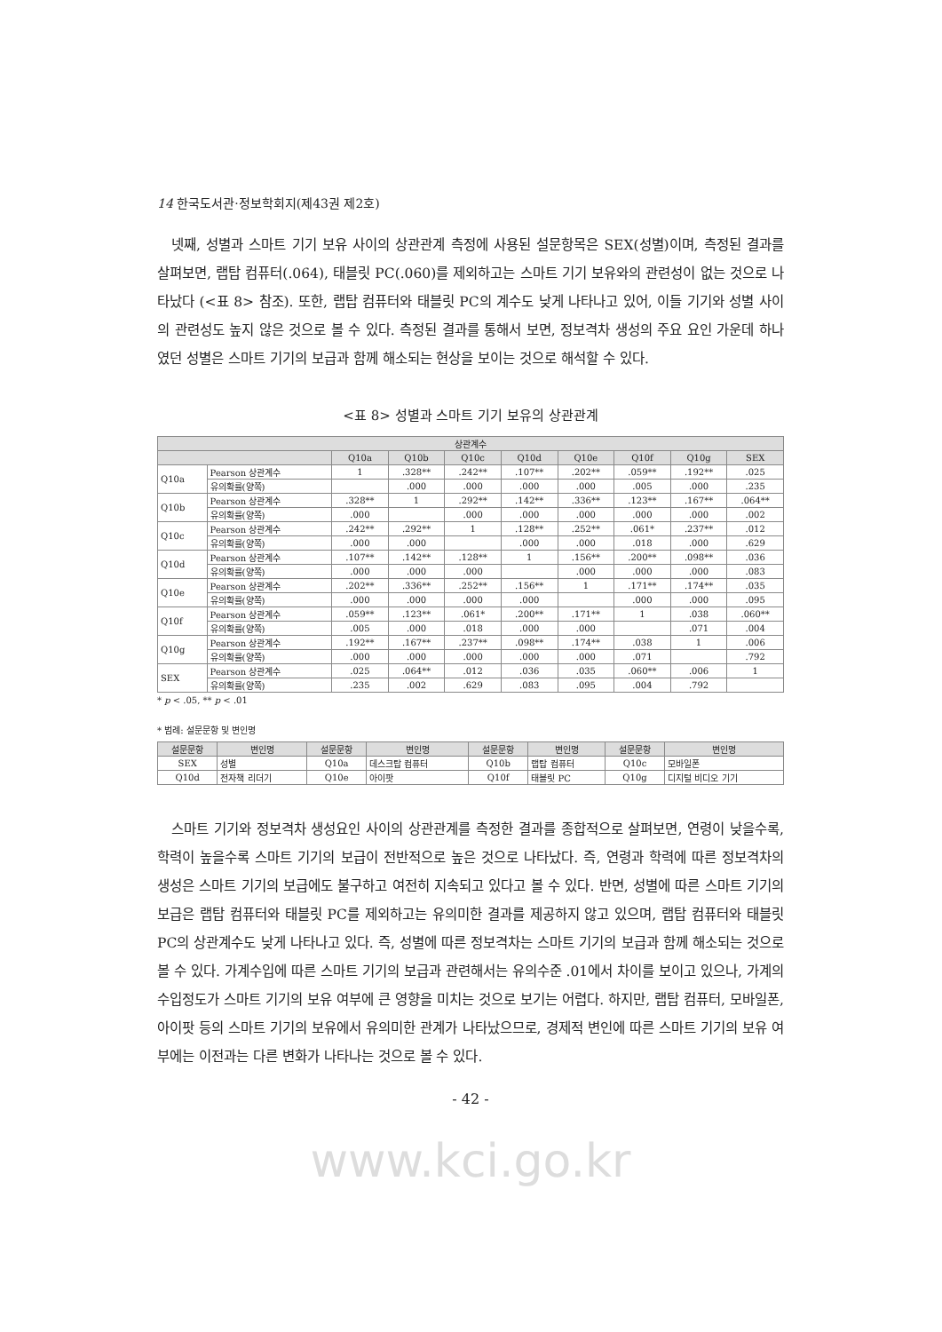14 한국도서관·정보학회지(제43권 제2호)
넷째, 성별과 스마트 기기 보유 사이의 상관관계 측정에 사용된 설문항목은 SEX(성별)이며, 측정된 결과를 살펴보면, 랩탑 컴퓨터(.064), 태블릿 PC(.060)를 제외하고는 스마트 기기 보유와의 관련성이 없는 것으로 나타났다 (<표 8> 참조). 또한, 랩탑 컴퓨터와 태블릿 PC의 계수도 낮게 나타나고 있어, 이들 기기와 성별 사이의 관련성도 높지 않은 것으로 볼 수 있다. 측정된 결과를 통해서 보면, 정보격차 생성의 주요 요인 가운데 하나였던 성별은 스마트 기기의 보급과 함께 해소되는 현상을 보이는 것으로 해석할 수 있다.
<표 8> 성별과 스마트 기기 보유의 상관관계
| 상관계수 | | | | | | | | | |
| --- | --- | --- | --- | --- | --- | --- | --- | --- | --- |
| | | Q10a | Q10b | Q10c | Q10d | Q10e | Q10f | Q10g | SEX |
| Q10a | Pearson 상관계수 | 1 | .328** | .242** | .107** | .202** | .059** | .192** | .025 |
| | 유의확률(양쪽) | | .000 | .000 | .000 | .000 | .005 | .000 | .235 |
| Q10b | Pearson 상관계수 | .328** | 1 | .292** | .142** | .336** | .123** | .167** | .064** |
| | 유의확률(양쪽) | .000 | | .000 | .000 | .000 | .000 | .000 | .002 |
| Q10c | Pearson 상관계수 | .242** | .292** | 1 | .128** | .252** | .061* | .237** | .012 |
| | 유의확률(양쪽) | .000 | .000 | | .000 | .000 | .018 | .000 | .629 |
| Q10d | Pearson 상관계수 | .107** | .142** | .128** | 1 | .156** | .200** | .098** | .036 |
| | 유의확률(양쪽) | .000 | .000 | .000 | | .000 | .000 | .000 | .083 |
| Q10e | Pearson 상관계수 | .202** | .336** | .252** | .156** | 1 | .171** | .174** | .035 |
| | 유의확률(양쪽) | .000 | .000 | .000 | .000 | | .000 | .000 | .095 |
| Q10f | Pearson 상관계수 | .059** | .123** | .061* | .200** | .171** | 1 | .038 | .060** |
| | 유의확률(양쪽) | .005 | .000 | .018 | .000 | .000 | | .071 | .004 |
| Q10g | Pearson 상관계수 | .192** | .167** | .237** | .098** | .174** | .038 | 1 | .006 |
| | 유의확률(양쪽) | .000 | .000 | .000 | .000 | .000 | .071 | | .792 |
| SEX | Pearson 상관계수 | .025 | .064** | .012 | .036 | .035 | .060** | .006 | 1 |
| | 유의확률(양쪽) | .235 | .002 | .629 | .083 | .095 | .004 | .792 | |
* p < .05, ** p < .01
* 범례: 설문문항 및 변인명
| 설문문항 | 변인명 | 설문문항 | 변인명 | 설문문항 | 변인명 | 설문문항 | 변인명 |
| --- | --- | --- | --- | --- | --- | --- | --- |
| SEX | 성별 | Q10a | 데스크탑 컴퓨터 | Q10b | 랩탑 컴퓨터 | Q10c | 모바일폰 |
| Q10d | 전자책 리더기 | Q10e | 아이팟 | Q10f | 태블릿 PC | Q10g | 디지털 비디오 기기 |
스마트 기기와 정보격차 생성요인 사이의 상관관계를 측정한 결과를 종합적으로 살펴보면, 연령이 낮을수록, 학력이 높을수록 스마트 기기의 보급이 전반적으로 높은 것으로 나타났다. 즉, 연령과 학력에 따른 정보격차의 생성은 스마트 기기의 보급에도 불구하고 여전히 지속되고 있다고 볼 수 있다. 반면, 성별에 따른 스마트 기기의 보급은 랩탑 컴퓨터와 태블릿 PC를 제외하고는 유의미한 결과를 제공하지 않고 있으며, 랩탑 컴퓨터와 태블릿 PC의 상관계수도 낮게 나타나고 있다. 즉, 성별에 따른 정보격차는 스마트 기기의 보급과 함께 해소되는 것으로 볼 수 있다. 가계수입에 따른 스마트 기기의 보급과 관련해서는 유의수준 .01에서 차이를 보이고 있으나, 가계의 수입정도가 스마트 기기의 보유 여부에 큰 영향을 미치는 것으로 보기는 어렵다. 하지만, 랩탑 컴퓨터, 모바일폰, 아이팟 등의 스마트 기기의 보유에서 유의미한 관계가 나타났으므로, 경제적 변인에 따른 스마트 기기의 보유 여부에는 이전과는 다른 변화가 나타나는 것으로 볼 수 있다.
- 42 -
www.kci.go.kr